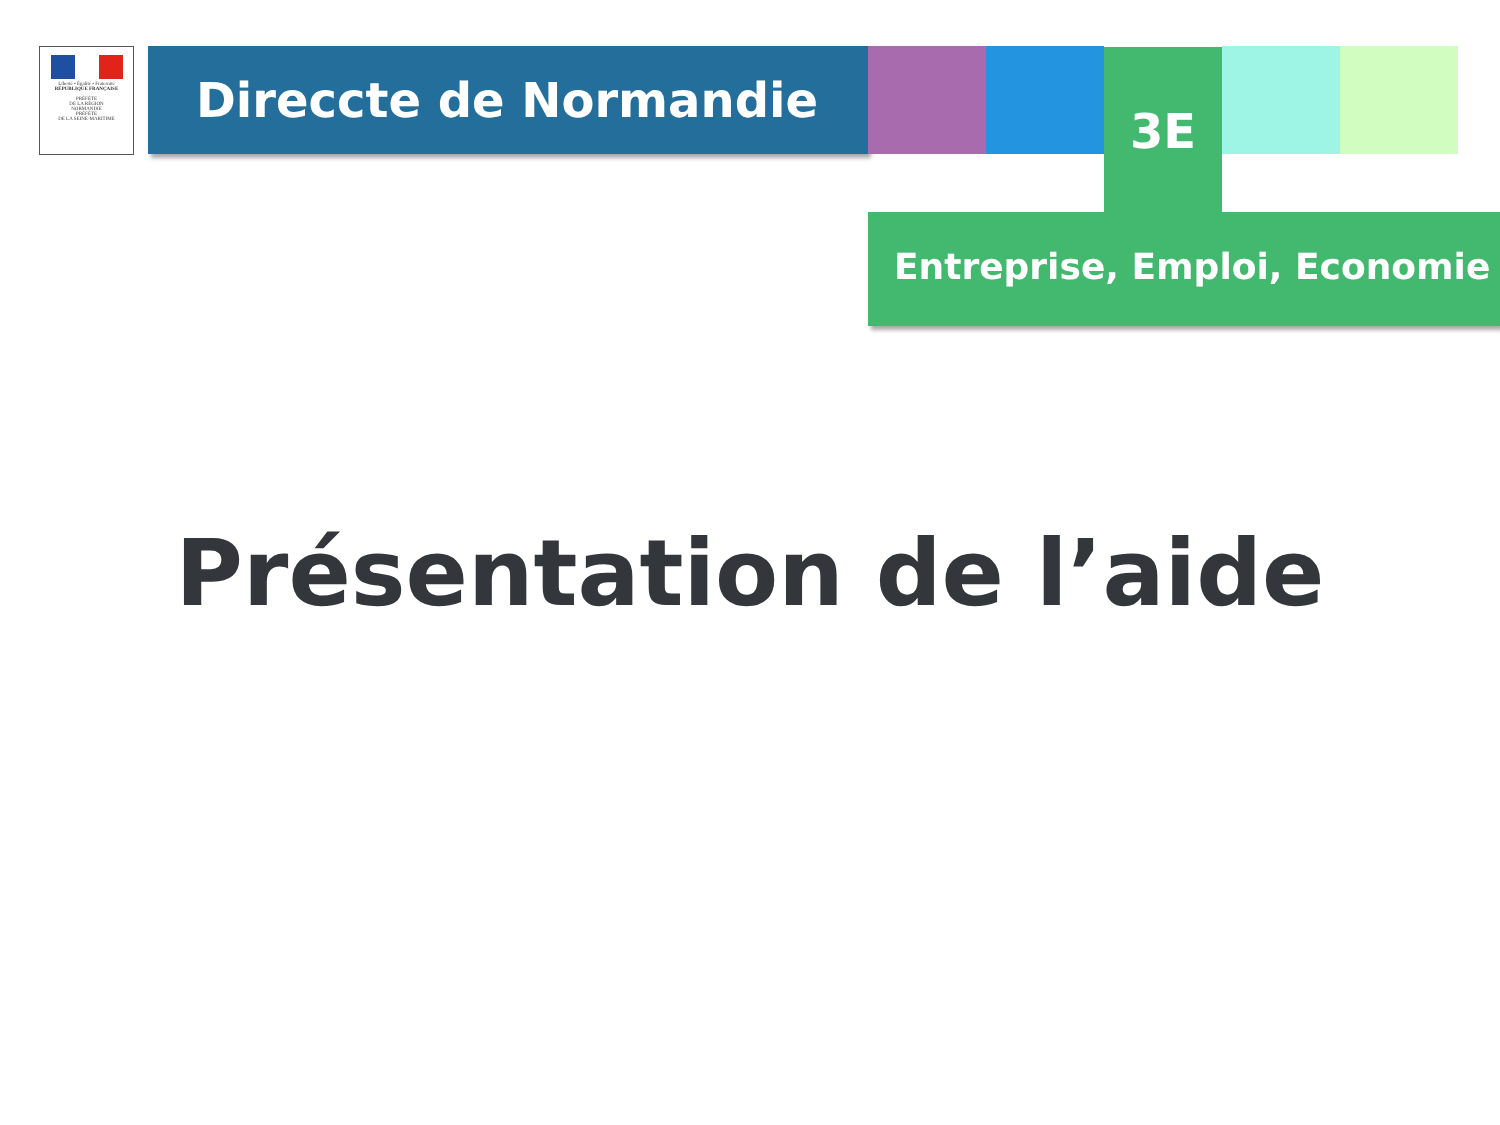Liberté • Égalité • Fraternité
RÉPUBLIQUE FRANÇAISE
PRÉFÈTE
DE LA RÉGION
NORMANDIE
PRÉFÈTE
DE LA SEINE-MARITIME
Direccte de Normandie
Entreprise, Emploi, Economie
3E
Présentation de l’aide